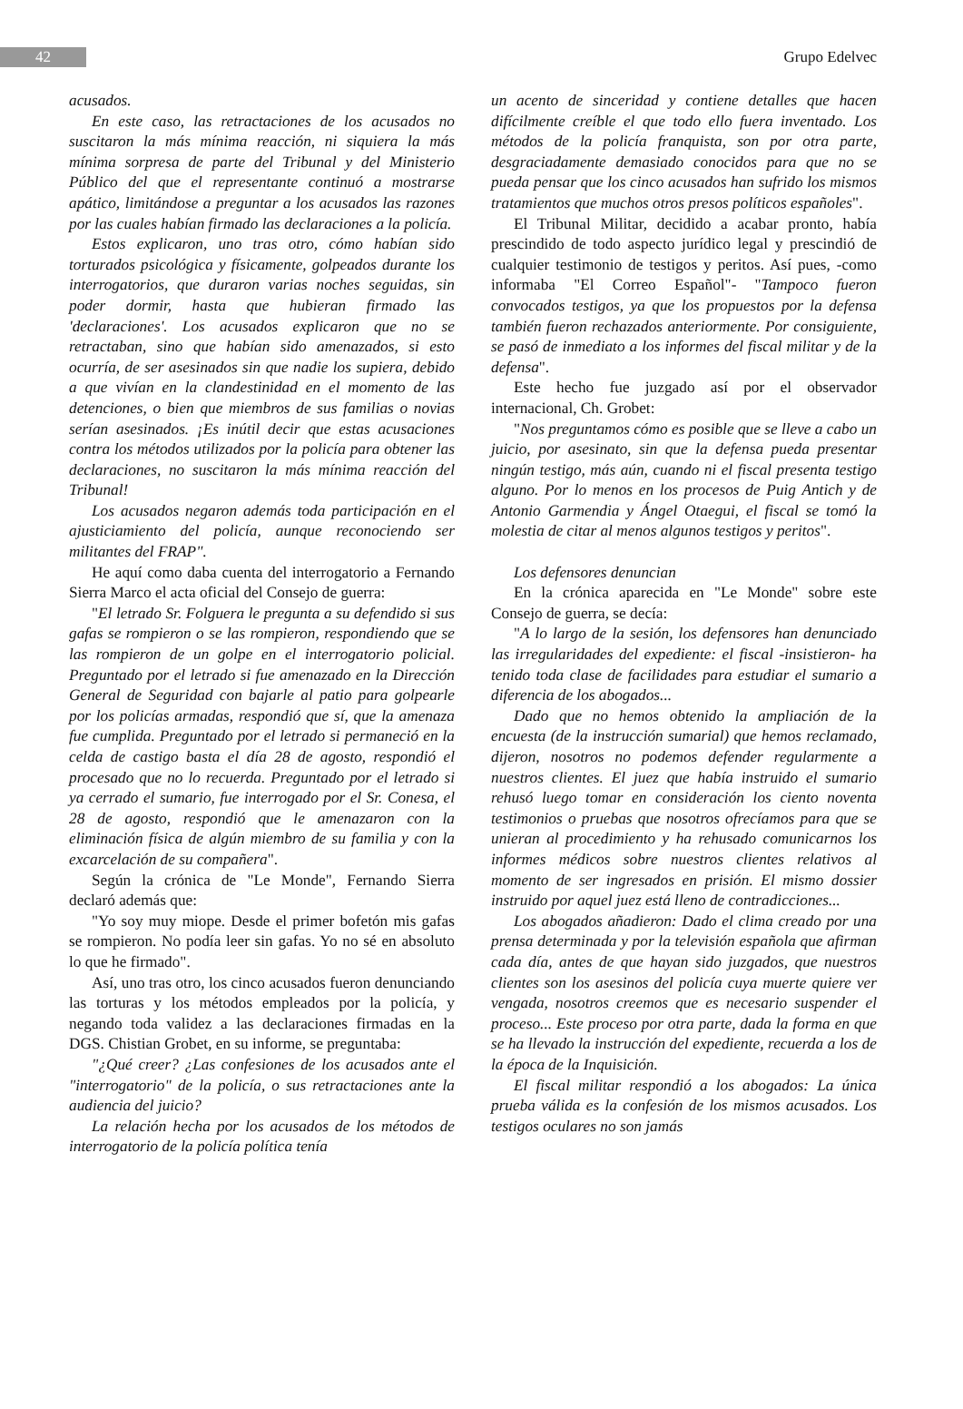42
Grupo Edelvec
acusados.
En este caso, las retractaciones de los acusados no suscitaron la más mínima reacción, ni siquiera la más mínima sorpresa de parte del Tribunal y del Ministerio Público del que el representante continuó a mostrarse apático, limitándose a preguntar a los acusados las razones por las cuales habían firmado las declaraciones a la policía.
Estos explicaron, uno tras otro, cómo habían sido torturados psicológica y físicamente, golpeados durante los interrogatorios, que duraron varias noches seguidas, sin poder dormir, hasta que hubieran firmado las 'declaraciones'. Los acusados explicaron que no se retractaban, sino que habían sido amenazados, si esto ocurría, de ser asesinados sin que nadie los supiera, debido a que vivían en la clandestinidad en el momento de las detenciones, o bien que miembros de sus familias o novias serían asesinados. ¡Es inútil decir que estas acusaciones contra los métodos utilizados por la policía para obtener las declaraciones, no suscitaron la más mínima reacción del Tribunal!
Los acusados negaron además toda participación en el ajusticiamiento del policía, aunque reconociendo ser militantes del FRAP".
He aquí como daba cuenta del interrogatorio a Fernando Sierra Marco el acta oficial del Consejo de guerra:
"El letrado Sr. Folguera le pregunta a su defendido si sus gafas se rompieron o se las rompieron, respondiendo que se las rompieron de un golpe en el interrogatorio policial. Preguntado por el letrado si fue amenazado en la Dirección General de Seguridad con bajarle al patio para golpearle por los policías armadas, respondió que sí, que la amenaza fue cumplida. Preguntado por el letrado si permaneció en la celda de castigo basta el día 28 de agosto, respondió el procesado que no lo recuerda. Preguntado por el letrado si ya cerrado el sumario, fue interrogado por el Sr. Conesa, el 28 de agosto, respondió que le amenazaron con la eliminación física de algún miembro de su familia y con la excarcelación de su compañera".
Según la crónica de "Le Monde", Fernando Sierra declaró además que:
"Yo soy muy miope. Desde el primer bofetón mis gafas se rompieron. No podía leer sin gafas. Yo no sé en absoluto lo que he firmado".
Así, uno tras otro, los cinco acusados fueron denunciando las torturas y los métodos empleados por la policía, y negando toda validez a las declaraciones firmadas en la DGS. Chistian Grobet, en su informe, se preguntaba:
"¿Qué creer? ¿Las confesiones de los acusados ante el "interrogatorio" de la policía, o sus retractaciones ante la audiencia del juicio?
La relación hecha por los acusados de los métodos de interrogatorio de la policía política tenía
un acento de sinceridad y contiene detalles que hacen difícilmente creíble el que todo ello fuera inventado. Los métodos de la policía franquista, son por otra parte, desgraciadamente demasiado conocidos para que no se pueda pensar que los cinco acusados han sufrido los mismos tratamientos que muchos otros presos políticos españoles".
El Tribunal Militar, decidido a acabar pronto, había prescindido de todo aspecto jurídico legal y prescindió de cualquier testimonio de testigos y peritos. Así pues, -como informaba "El Correo Español"- "Tampoco fueron convocados testigos, ya que los propuestos por la defensa también fueron rechazados anteriormente. Por consiguiente, se pasó de inmediato a los informes del fiscal militar y de la defensa".
Este hecho fue juzgado así por el observador internacional, Ch. Grobet:
"Nos preguntamos cómo es posible que se lleve a cabo un juicio, por asesinato, sin que la defensa pueda presentar ningún testigo, más aún, cuando ni el fiscal presenta testigo alguno. Por lo menos en los procesos de Puig Antich y de Antonio Garmendia y Ángel Otaegui, el fiscal se tomó la molestia de citar al menos algunos testigos y peritos".
Los defensores denuncian
En la crónica aparecida en "Le Monde" sobre este Consejo de guerra, se decía:
"A lo largo de la sesión, los defensores han denunciado las irregularidades del expediente: el fiscal -insistieron- ha tenido toda clase de facilidades para estudiar el sumario a diferencia de los abogados...
Dado que no hemos obtenido la ampliación de la encuesta (de la instrucción sumarial) que hemos reclamado, dijeron, nosotros no podemos defender regularmente a nuestros clientes. El juez que había instruido el sumario rehusó luego tomar en consideración los ciento noventa testimonios o pruebas que nosotros ofrecíamos para que se unieran al procedimiento y ha rehusado comunicarnos los informes médicos sobre nuestros clientes relativos al momento de ser ingresados en prisión. El mismo dossier instruido por aquel juez está lleno de contradicciones...
Los abogados añadieron: Dado el clima creado por una prensa determinada y por la televisión española que afirman cada día, antes de que hayan sido juzgados, que nuestros clientes son los asesinos del policía cuya muerte quiere ver vengada, nosotros creemos que es necesario suspender el proceso... Este proceso por otra parte, dada la forma en que se ha llevado la instrucción del expediente, recuerda a los de la época de la Inquisición.
El fiscal militar respondió a los abogados: La única prueba válida es la confesión de los mismos acusados. Los testigos oculares no son jamás